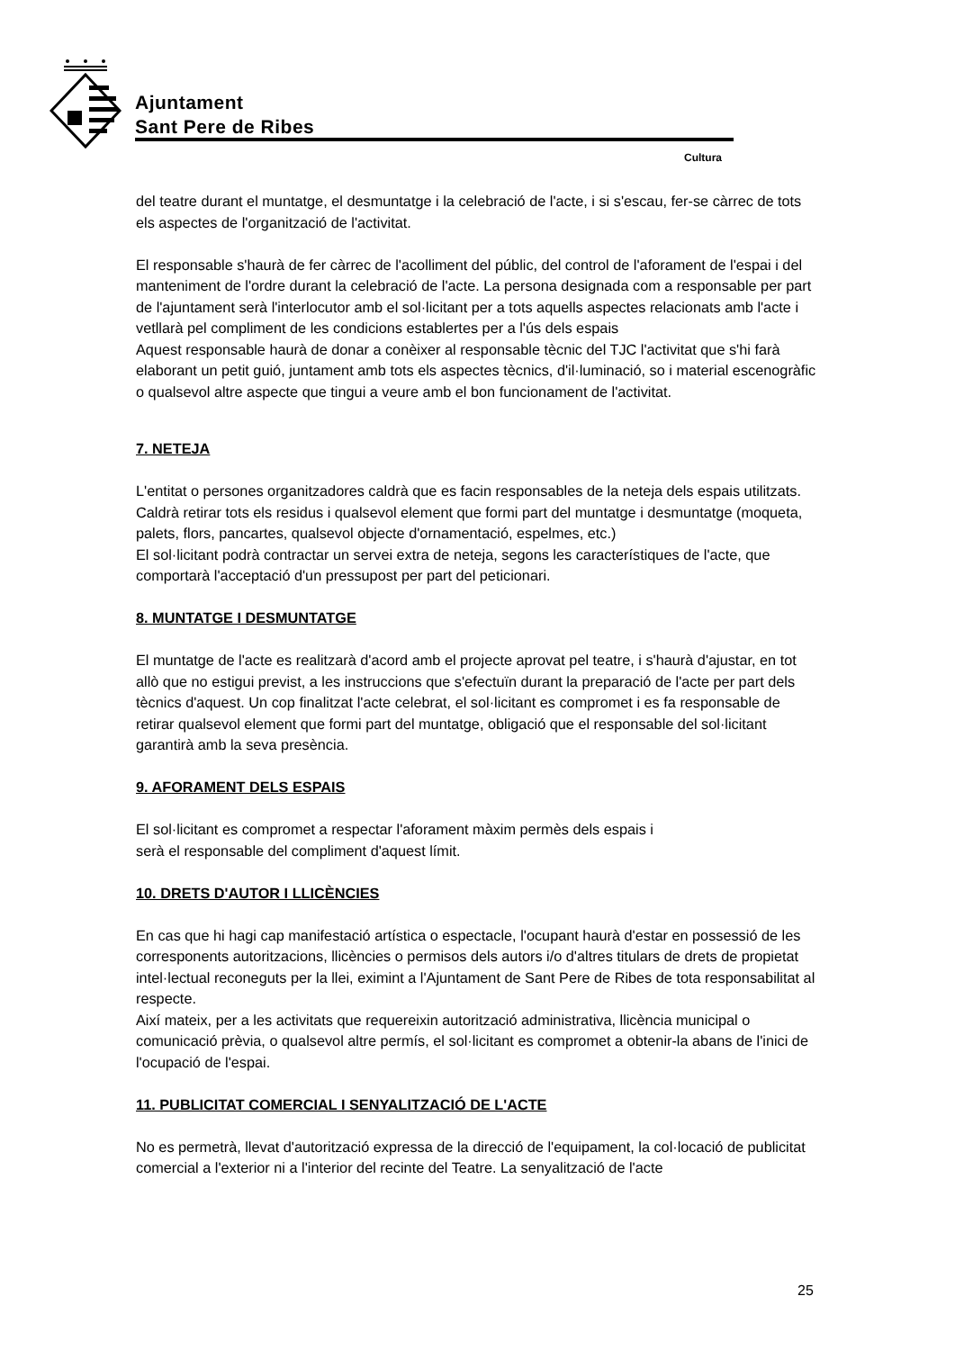Ajuntament
Sant Pere de Ribes
Cultura
del teatre durant el muntatge, el desmuntatge i la celebració de l'acte, i si s'escau, fer-se càrrec de tots els aspectes de l'organització de l'activitat.
El responsable s'haurà de fer càrrec de l'acolliment del públic, del control de l'aforament de l'espai i del manteniment de l'ordre durant la celebració de l'acte. La persona designada com a responsable per part de l'ajuntament serà l'interlocutor amb el sol·licitant per a tots aquells aspectes relacionats amb l'acte i vetllarà pel compliment de les condicions establertes per a l'ús dels espais
Aquest responsable haurà de donar a conèixer al responsable tècnic del TJC l'activitat que s'hi farà elaborant un petit guió, juntament amb tots els aspectes tècnics, d'il·luminació, so i material escenogràfic o qualsevol altre aspecte que tingui a veure amb el bon funcionament de l'activitat.
7. NETEJA
L'entitat o persones organitzadores caldrà que es facin responsables de la neteja dels espais utilitzats. Caldrà retirar tots els residus i qualsevol element que formi part del muntatge i desmuntatge (moqueta, palets, flors, pancartes, qualsevol objecte d'ornamentació, espelmes, etc.)
El sol·licitant podrà contractar un servei extra de neteja, segons les característiques de l'acte, que comportarà l'acceptació d'un pressupost per part del peticionari.
8. MUNTATGE I DESMUNTATGE
El muntatge de l'acte es realitzarà d'acord amb el projecte aprovat pel teatre, i s'haurà d'ajustar, en tot allò que no estigui previst, a les instruccions que s'efectuïn durant la preparació de l'acte per part dels tècnics d'aquest. Un cop finalitzat l'acte celebrat, el sol·licitant es compromet i es fa responsable de retirar qualsevol element que formi part del muntatge, obligació que el responsable del sol·licitant garantirà amb la seva presència.
9. AFORAMENT DELS ESPAIS
El sol·licitant es compromet a respectar l'aforament màxim permès dels espais i
serà el responsable del compliment d'aquest límit.
10. DRETS D'AUTOR I LLICÈNCIES
En cas que hi hagi cap manifestació artística o espectacle, l'ocupant haurà d'estar en possessió de les corresponents autoritzacions, llicències o permisos dels autors i/o d'altres titulars de drets de propietat intel·lectual reconeguts per la llei, eximint a l'Ajuntament de Sant Pere de Ribes de tota responsabilitat al respecte.
Així mateix, per a les activitats que requereixin autorització administrativa, llicència municipal o comunicació prèvia, o qualsevol altre permís, el sol·licitant es compromet a obtenir-la abans de l'inici de l'ocupació de l'espai.
11. PUBLICITAT COMERCIAL I SENYALITZACIÓ DE L'ACTE
No es permetrà, llevat d'autorització expressa de la direcció de l'equipament, la col·locació de publicitat comercial a l'exterior ni a l'interior del recinte del Teatre. La senyalització de l'acte
25